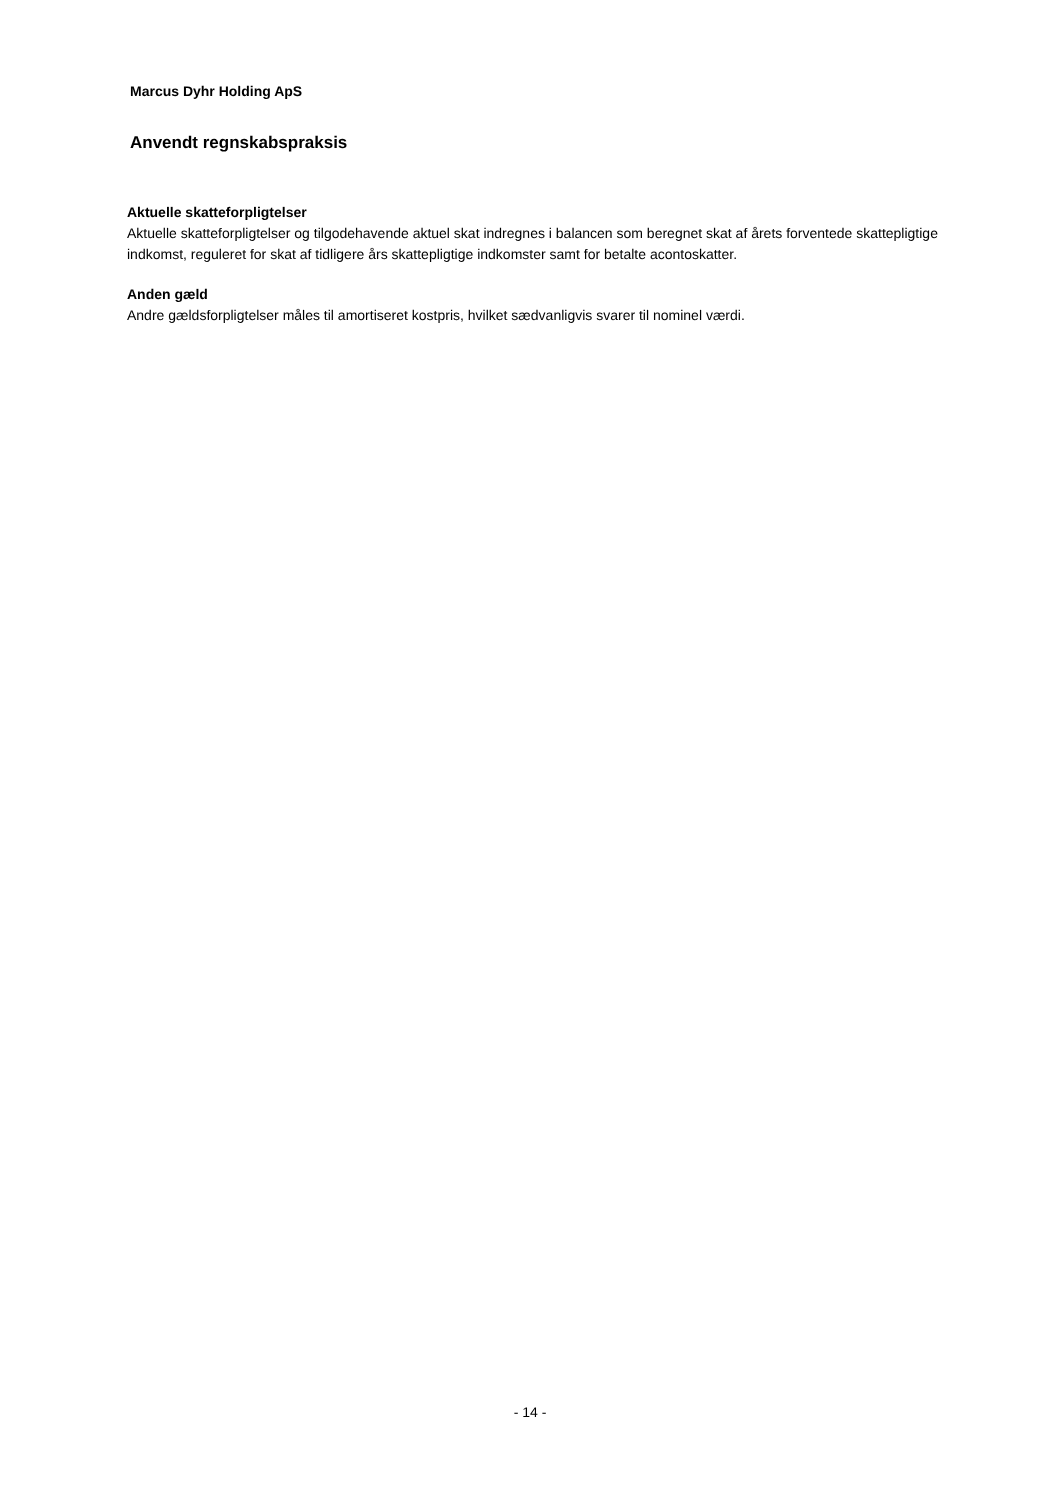Marcus Dyhr Holding ApS
Anvendt regnskabspraksis
Aktuelle skatteforpligtelser
Aktuelle skatteforpligtelser og tilgodehavende aktuel skat indregnes i balancen som beregnet skat af årets forventede skattepligtige indkomst, reguleret for skat af tidligere års skattepligtige indkomster samt for betalte acontoskatter.
Anden gæld
Andre gældsforpligtelser måles til amortiseret kostpris, hvilket sædvanligvis svarer til nominel værdi.
- 14 -